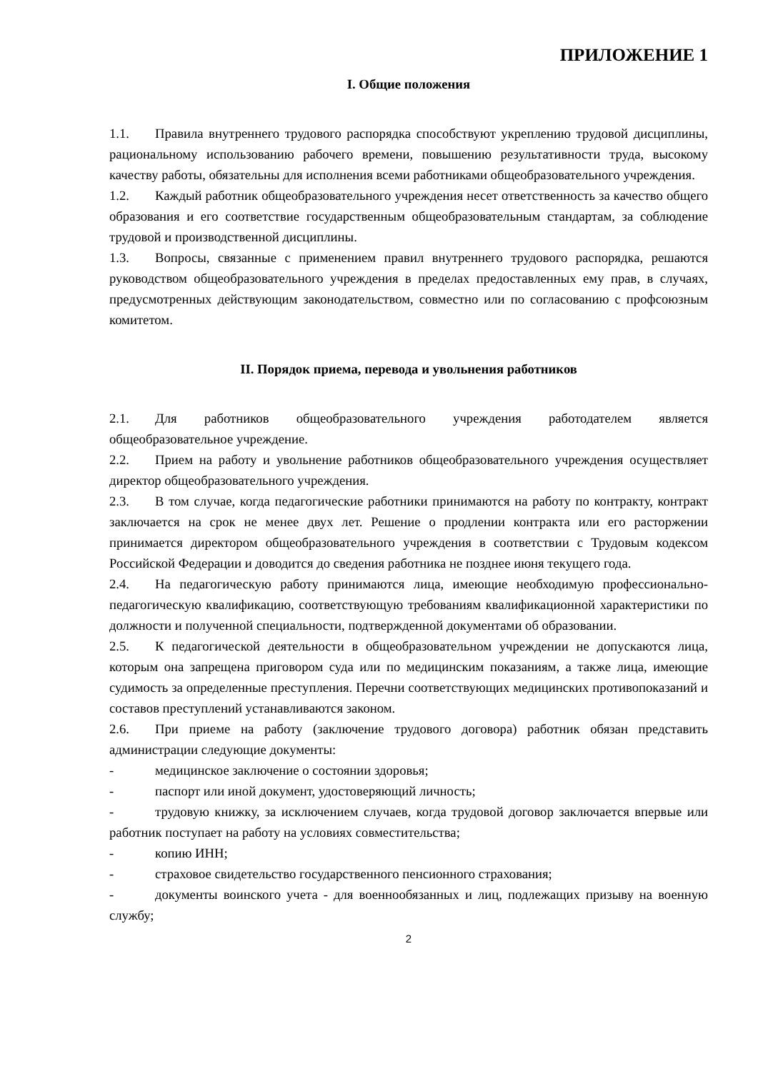ПРИЛОЖЕНИЕ 1
I. Общие положения
1.1. Правила внутреннего трудового распорядка способствуют укреплению трудовой дисциплины, рациональному использованию рабочего времени, повышению результативности труда, высокому качеству работы, обязательны для исполнения всеми работниками общеобразовательного учреждения.
1.2. Каждый работник общеобразовательного учреждения несет ответственность за качество общего образования и его соответствие государственным общеобразовательным стандартам, за соблюдение трудовой и производственной дисциплины.
1.3. Вопросы, связанные с применением правил внутреннего трудового распорядка, решаются руководством общеобразовательного учреждения в пределах предоставленных ему прав, в случаях, предусмотренных действующим законодательством, совместно или по согласованию с профсоюзным комитетом.
II. Порядок приема, перевода и увольнения работников
2.1. Для работников общеобразовательного учреждения работодателем является общеобразовательное учреждение.
2.2. Прием на работу и увольнение работников общеобразовательного учреждения осуществляет директор общеобразовательного учреждения.
2.3. В том случае, когда педагогические работники принимаются на работу по контракту, контракт заключается на срок не менее двух лет. Решение о продлении контракта или его расторжении принимается директором общеобразовательного учреждения в соответствии с Трудовым кодексом Российской Федерации и доводится до сведения работника не позднее июня текущего года.
2.4. На педагогическую работу принимаются лица, имеющие необходимую профессионально-педагогическую квалификацию, соответствующую требованиям квалификационной характеристики по должности и полученной специальности, подтвержденной документами об образовании.
2.5. К педагогической деятельности в общеобразовательном учреждении не допускаются лица, которым она запрещена приговором суда или по медицинским показаниям, а также лица, имеющие судимость за определенные преступления. Перечни соответствующих медицинских противопоказаний и составов преступлений устанавливаются законом.
2.6. При приеме на работу (заключение трудового договора) работник обязан представить администрации следующие документы:
- медицинское заключение о состоянии здоровья;
- паспорт или иной документ, удостоверяющий личность;
- трудовую книжку, за исключением случаев, когда трудовой договор заключается впервые или работник поступает на работу на условиях совместительства;
- копию ИНН;
- страховое свидетельство государственного пенсионного страхования;
- документы воинского учета - для военнообязанных и лиц, подлежащих призыву на военную службу;
2